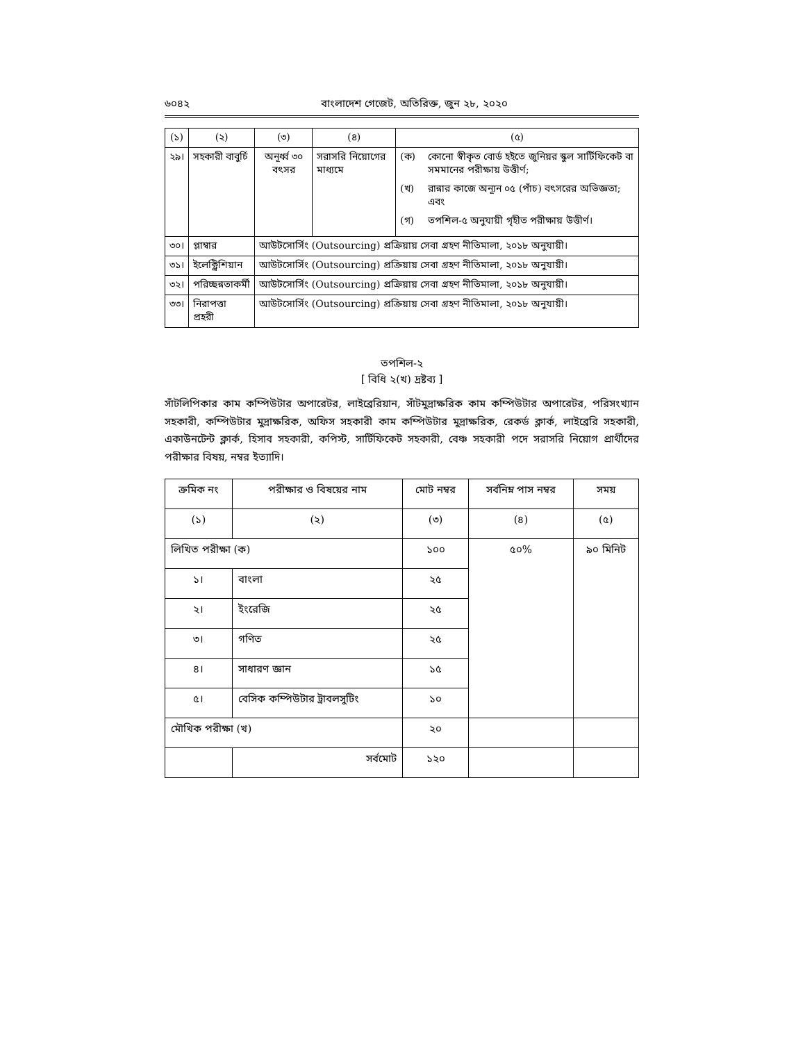৬০৪২ বাংলাদেশ গেজেট, অতিরিক্ত, জুন ২৮, ২০২০
| (১) | (২) | (৩) | (৪) | (৫) |
| --- | --- | --- | --- | --- |
| ২৯। | সহকারী বাবুর্চি | অনূর্ধ্ব ৩০ বৎসর | সরাসরি নিয়োগের মাধ্যমে | (ক) কোনো স্বীকৃত বোর্ড হইতে জুনিয়র স্কুল সার্টিফিকেট বা সমমানের পরীক্ষায় উত্তীর্ণ; (খ) রান্নার কাজে অন্যূন ০৫ (পাঁচ) বৎসরের অভিজ্ঞতা; এবং (গ) তপশিল-৫ অনুযায়ী গৃহীত পরীক্ষায় উত্তীর্ণ। |
| ৩০। | প্লাম্বার | আউটসোর্সিং (Outsourcing) প্রক্রিয়ায় সেবা গ্রহণ নীতিমালা, ২০১৮ অনুযায়ী। | | |
| ৩১। | ইলেক্ট্রিশিয়ান | আউটসোর্সিং (Outsourcing) প্রক্রিয়ায় সেবা গ্রহণ নীতিমালা, ২০১৮ অনুযায়ী। | | |
| ৩২। | পরিচ্ছন্নতাকর্মী | আউটসোর্সিং (Outsourcing) প্রক্রিয়ায় সেবা গ্রহণ নীতিমালা, ২০১৮ অনুযায়ী। | | |
| ৩৩। | নিরাপত্তা প্রহরী | আউটসোর্সিং (Outsourcing) প্রক্রিয়ায় সেবা গ্রহণ নীতিমালা, ২০১৮ অনুযায়ী। | | |
তপশিল-২
[ বিধি ২(খ) দ্রষ্টব্য ]
সাঁটলিপিকার কাম কম্পিউটার অপারেটর, লাইব্রেরিয়ান, সাঁটমুদ্রাক্ষরিক কাম কম্পিউটার অপারেটর, পরিসংখ্যান সহকারী, কম্পিউটার মুদ্রাক্ষরিক, অফিস সহকারী কাম কম্পিউটার মুদ্রাক্ষরিক, রেকর্ড ক্লার্ক, লাইব্রেরি সহকারী, একাউনটেন্ট ক্লার্ক, হিসাব সহকারী, কপিস্ট, সার্টিফিকেট সহকারী, বেঞ্চ সহকারী পদে সরাসরি নিয়োগ প্রার্থীদের পরীক্ষার বিষয়, নম্বর ইত্যাদি।
| ক্রমিক নং | পরীক্ষার ও বিষয়ের নাম | মোট নম্বর | সর্বনিম্ন পাস নম্বর | সময় |
| --- | --- | --- | --- | --- |
| (১) | (২) | (৩) | (৪) | (৫) |
| লিখিত পরীক্ষা (ক) | | ১০০ | ৫০% | ৯০ মিনিট |
| ১। | বাংলা | ২৫ | | |
| ২। | ইংরেজি | ২৫ | | |
| ৩। | গণিত | ২৫ | | |
| ৪। | সাধারণ জ্ঞান | ১৫ | | |
| ৫। | বেসিক কম্পিউটার ট্রাবলসুটিং | ১০ | | |
| মৌখিক পরীক্ষা (খ) | | ২০ | | |
| | সর্বমোট | ১২০ | | |